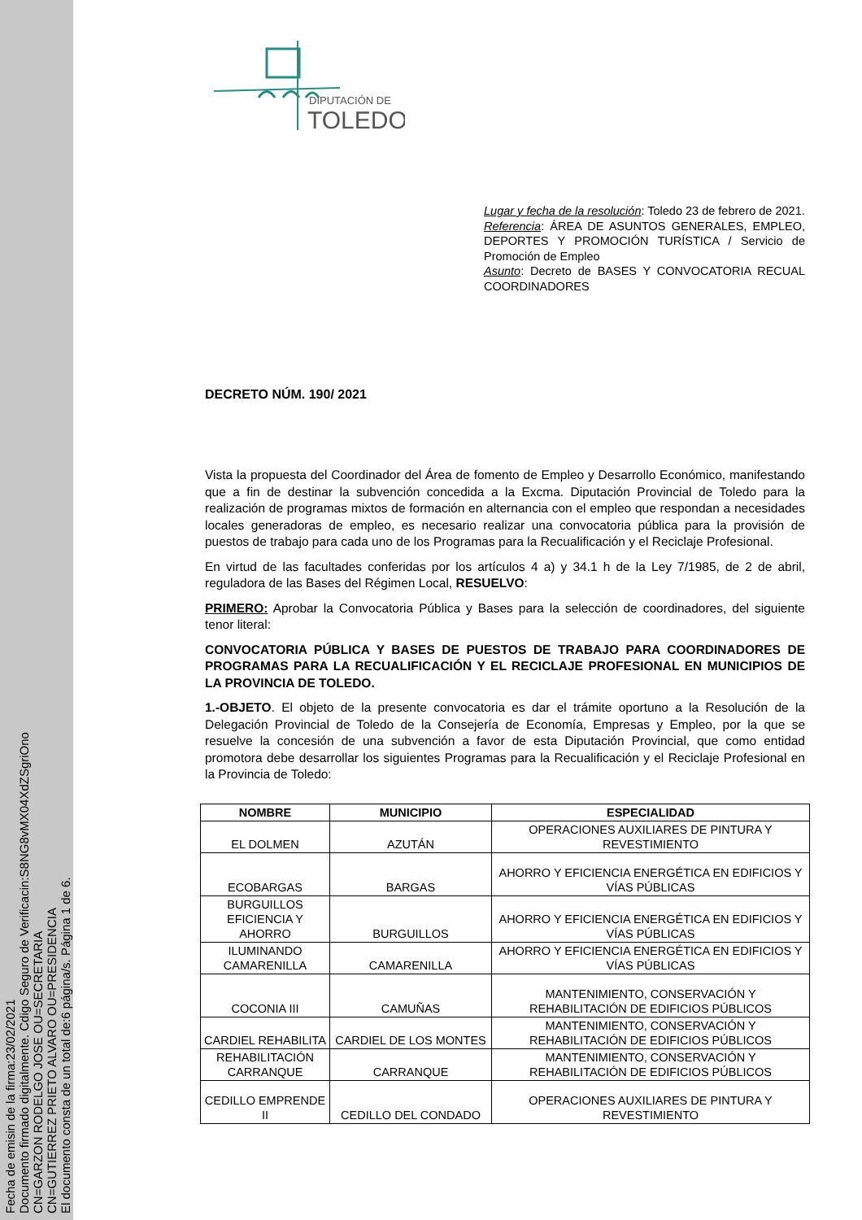Fecha de emisin de la firma:23/02/2021
Documento firmado digitalmente. Cdigo Seguro de Verificacin:S8NG8vMX04XdZSgriOno
CN=GARZON RODELGO JOSE OU=SECRETARIA
CN=GUTIERREZ PRIETO ALVARO OU=PRESIDENCIA
El documento consta de un total de:6 página/s. Página 1 de 6.
DIPUTACIÓN DE
TOLEDO
Lugar y fecha de la resolución: Toledo 23 de febrero de 2021.
Referencia: ÁREA DE ASUNTOS GENERALES, EMPLEO, DEPORTES Y PROMOCIÓN TURÍSTICA / Servicio de Promoción de Empleo
Asunto: Decreto de BASES Y CONVOCATORIA RECUAL COORDINADORES
DECRETO NÚM. 190/ 2021
Vista la propuesta del Coordinador del Área de fomento de Empleo y Desarrollo Económico, manifestando que a fin de destinar la subvención concedida a la Excma. Diputación Provincial de Toledo para la realización de programas mixtos de formación en alternancia con el empleo que respondan a necesidades locales generadoras de empleo, es necesario realizar una convocatoria pública para la provisión de puestos de trabajo para cada uno de los Programas para la Recualificación y el Reciclaje Profesional.
En virtud de las facultades conferidas por los artículos 4 a) y 34.1 h de la Ley 7/1985, de 2 de abril, reguladora de las Bases del Régimen Local, RESUELVO:
PRIMERO: Aprobar la Convocatoria Pública y Bases para la selección de coordinadores, del siguiente tenor literal:
CONVOCATORIA PÚBLICA Y BASES DE PUESTOS DE TRABAJO PARA COORDINADORES DE PROGRAMAS PARA LA RECUALIFICACIÓN Y EL RECICLAJE PROFESIONAL EN MUNICIPIOS DE LA PROVINCIA DE TOLEDO.
1.-OBJETO. El objeto de la presente convocatoria es dar el trámite oportuno a la Resolución de la Delegación Provincial de Toledo de la Consejería de Economía, Empresas y Empleo, por la que se resuelve la concesión de una subvención a favor de esta Diputación Provincial, que como entidad promotora debe desarrollar los siguientes Programas para la Recualificación y el Reciclaje Profesional en la Provincia de Toledo:
| NOMBRE | MUNICIPIO | ESPECIALIDAD |
| --- | --- | --- |
| EL DOLMEN | AZUTÁN | OPERACIONES AUXILIARES DE PINTURA Y REVESTIMIENTO |
| ECOBARGAS | BARGAS | AHORRO Y EFICIENCIA ENERGÉTICA EN EDIFICIOS Y VÍAS PÚBLICAS |
| BURGUILLOS EFICIENCIA Y AHORRO | BURGUILLOS | AHORRO Y EFICIENCIA ENERGÉTICA EN EDIFICIOS Y VÍAS PÚBLICAS |
| ILUMINANDO CAMARENILLA | CAMARENILLA | AHORRO Y EFICIENCIA ENERGÉTICA EN EDIFICIOS Y VÍAS PÚBLICAS |
| COCONIA III | CAMUÑAS | MANTENIMIENTO, CONSERVACIÓN Y REHABILITACIÓN DE EDIFICIOS PÚBLICOS |
| CARDIEL REHABILITA | CARDIEL DE LOS MONTES | MANTENIMIENTO, CONSERVACIÓN Y REHABILITACIÓN DE EDIFICIOS PÚBLICOS |
| REHABILITACIÓN CARRANQUE | CARRANQUE | MANTENIMIENTO, CONSERVACIÓN Y REHABILITACIÓN DE EDIFICIOS PÚBLICOS |
| CEDILLO EMPRENDE II | CEDILLO DEL CONDADO | OPERACIONES AUXILIARES DE PINTURA Y REVESTIMIENTO |